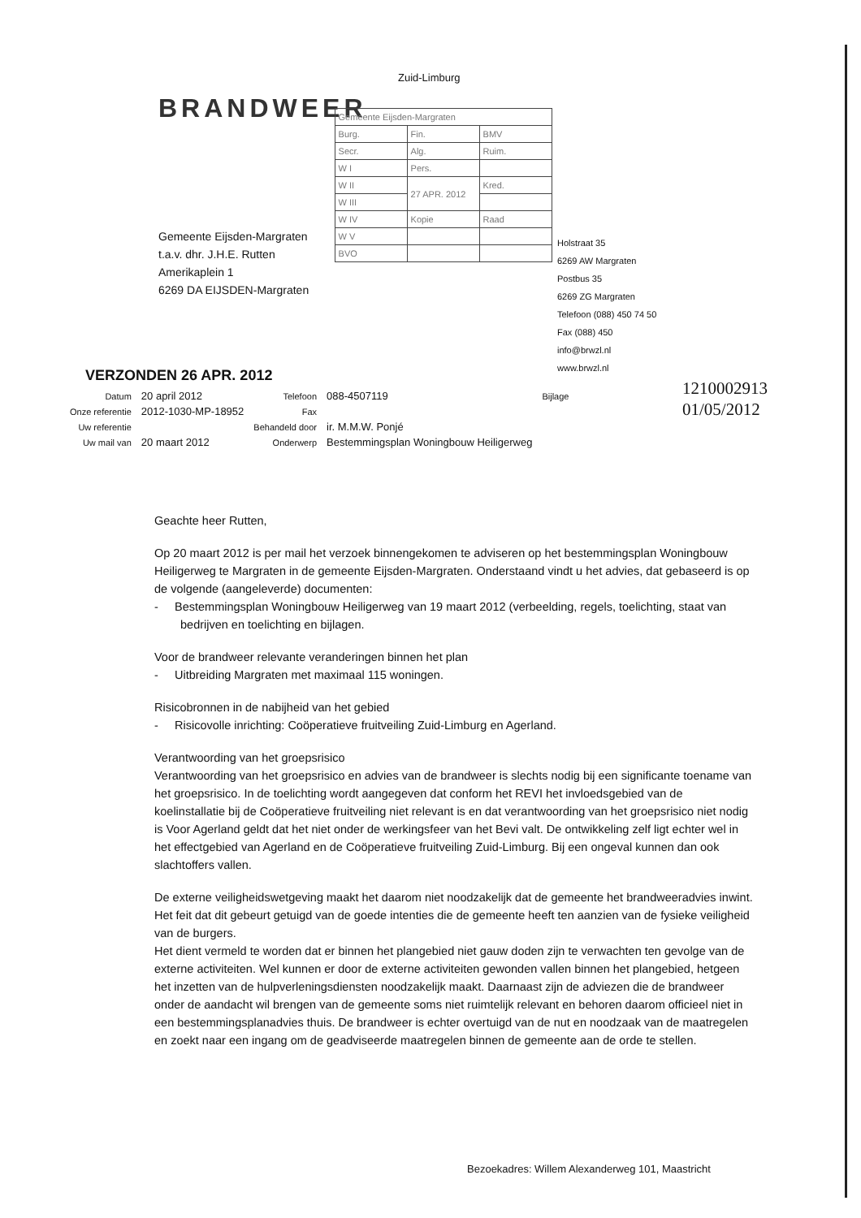Zuid-Limburg
BRANDWEER
| Gemeente Eijsden-Margraten | | |
| Burg. | Fin. | BMV |
| Secr. | Alg. | Ruim. |
| W I | Pers. | |
| W II | 27 APR. 2012 | Kred. |
| W III | | |
| W IV | Kopie | Raad |
| W V | | |
| BVO | | |
Gemeente Eijsden-Margraten
t.a.v. dhr. J.H.E. Rutten
Amerikaplein 1
6269 DA EIJSDEN-Margraten
Holstraat 35
6269 AW Margraten
Postbus 35
6269 ZG Margraten
Telefoon (088) 450 74 50
Fax (088) 450
info@brwzl.nl
www.brwzl.nl
1210002913
01/05/2012
VERZONDEN 26 APR. 2012
| Datum | 20 april 2012 | Telefoon | 088-4507119 | Bijlage |
| Onze referentie | 2012-1030-MP-18952 | Fax | | |
| Uw referentie | | Behandeld door | ir. M.M.W. Ponjé | |
| Uw mail van | 20 maart 2012 | Onderwerp | Bestemmingsplan Woningbouw Heiligerweg | |
Geachte heer Rutten,
Op 20 maart 2012 is per mail het verzoek binnengekomen te adviseren op het bestemmingsplan Woningbouw Heiligerweg te Margraten in de gemeente Eijsden-Margraten. Onderstaand vindt u het advies, dat gebaseerd is op de volgende (aangeleverde) documenten:
- Bestemmingsplan Woningbouw Heiligerweg van 19 maart 2012 (verbeelding, regels, toelichting, staat van bedrijven en toelichting en bijlagen.
Voor de brandweer relevante veranderingen binnen het plan
- Uitbreiding Margraten met maximaal 115 woningen.
Risicobronnen in de nabijheid van het gebied
- Risicovolle inrichting: Coöperatieve fruitveiling Zuid-Limburg en Agerland.
Verantwoording van het groepsrisico
Verantwoording van het groepsrisico en advies van de brandweer is slechts nodig bij een significante toename van het groepsrisico. In de toelichting wordt aangegeven dat conform het REVI het invloedsgebied van de koelinstallatie bij de Coöperatieve fruitveiling niet relevant is en dat verantwoording van het groepsrisico niet nodig is Voor Agerland geldt dat het niet onder de werkingsfeer van het Bevi valt. De ontwikkeling zelf ligt echter wel in het effectgebied van Agerland en de Coöperatieve fruitveiling Zuid-Limburg. Bij een ongeval kunnen dan ook slachtoffers vallen.
De externe veiligheidswetgeving maakt het daarom niet noodzakelijk dat de gemeente het brandweeradvies inwint. Het feit dat dit gebeurt getuigd van de goede intenties die de gemeente heeft ten aanzien van de fysieke veiligheid van de burgers.
Het dient vermeld te worden dat er binnen het plangebied niet gauw doden zijn te verwachten ten gevolge van de externe activiteiten. Wel kunnen er door de externe activiteiten gewonden vallen binnen het plangebied, hetgeen het inzetten van de hulpverleningsdiensten noodzakelijk maakt. Daarnaast zijn de adviezen die de brandweer onder de aandacht wil brengen van de gemeente soms niet ruimtelijk relevant en behoren daarom officieel niet in een bestemmingsplanadvies thuis. De brandweer is echter overtuigd van de nut en noodzaak van de maatregelen en zoekt naar een ingang om de geadviseerde maatregelen binnen de gemeente aan de orde te stellen.
Bezoekadres: Willem Alexanderweg 101, Maastricht